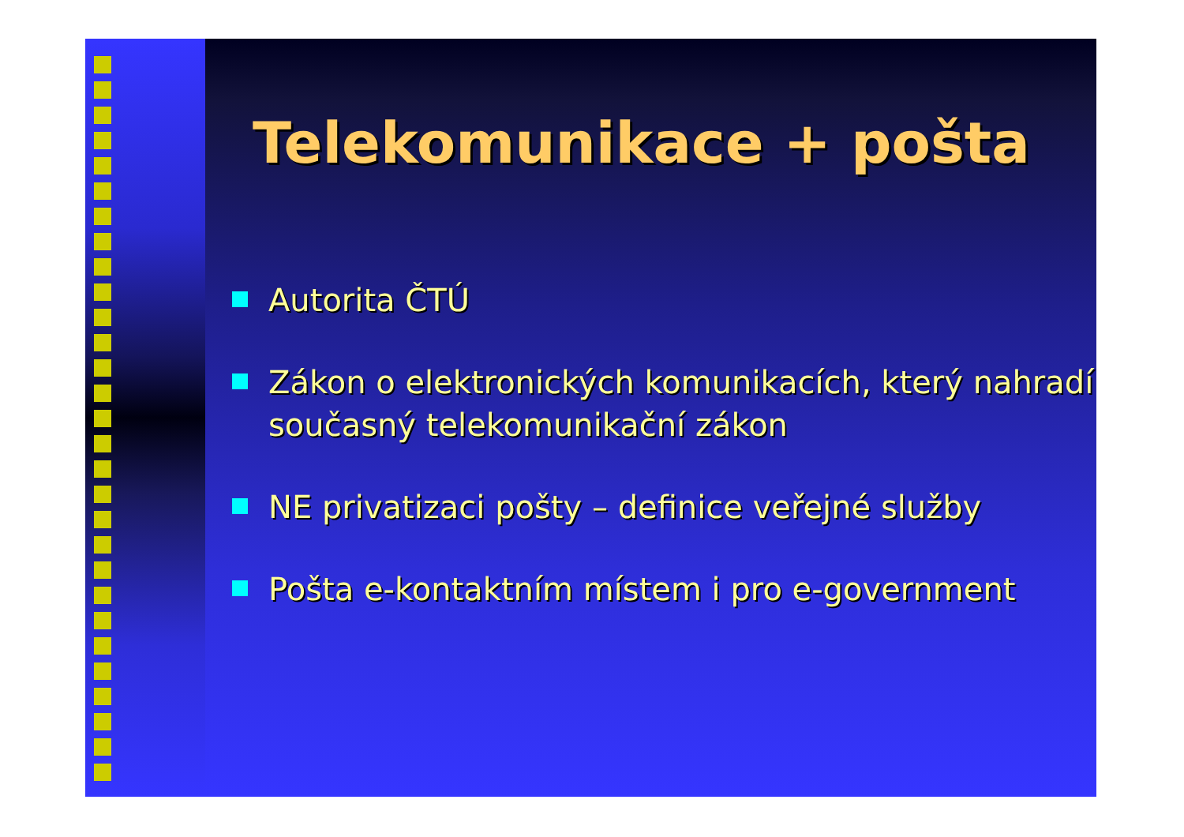Telekomunikace + pošta
Autorita ČTÚ
Zákon o elektronických komunikacích, který nahradí současný telekomunikační zákon
NE privatizaci pošty – definice veřejné služby
Pošta e-kontaktním místem i pro e-government